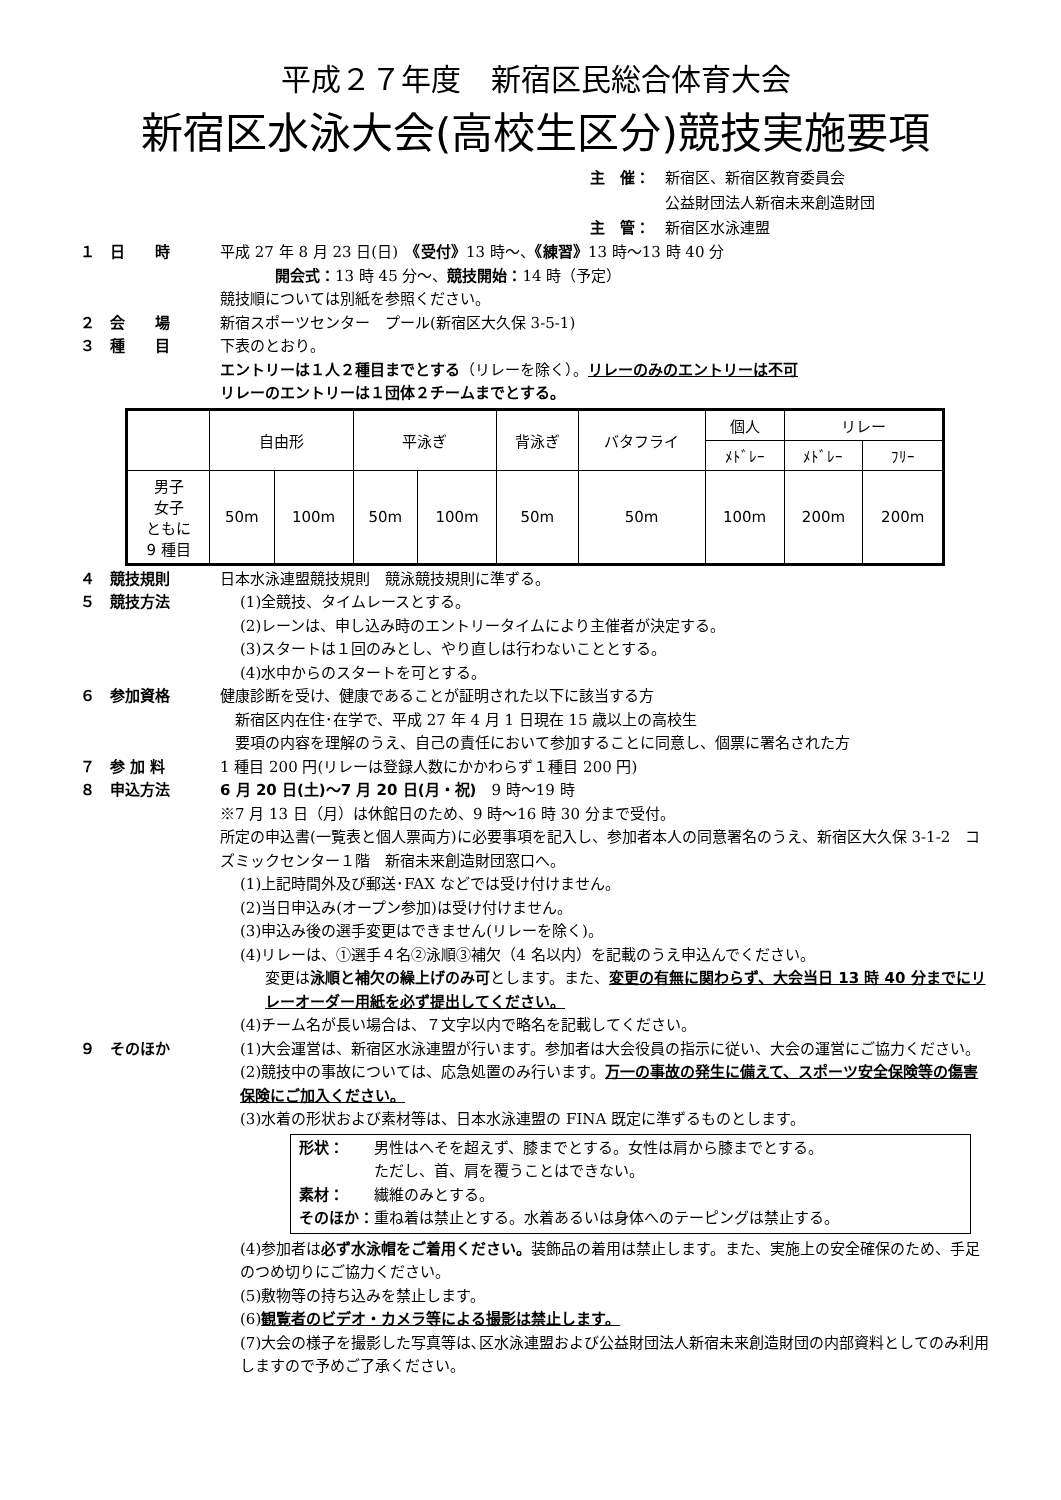平成２７年度　新宿区民総合体育大会
新宿区水泳大会(高校生区分)競技実施要項
主　催：　新宿区、新宿区教育委員会
　　　　　公益財団法人新宿未来創造財団
主　管：　新宿区水泳連盟
１　日　　時 平成 27 年 8 月 23 日(日)　《受付》13 時～、《練習》13 時～13 時 40 分
開会式：13 時 45 分～、競技開始：14 時（予定）
競技順については別紙を参照ください。
２　会　　場 新宿スポーツセンター　プール(新宿区大久保 3-5-1)
３　種　　目 下表のとおり。
エントリーは１人２種目までとする（リレーを除く）。リレーのみのエントリーは不可
リレーのエントリーは１団体２チームまでとする。
| | 自由形 | | 平泳ぎ | | 背泳ぎ | バタフライ | 個人 | リレー | |
| --- | --- | --- | --- | --- | --- | --- | --- | --- | --- |
| | | | | | | | ﾒﾄﾞﾚｰ | ﾒﾄﾞﾚｰ | ﾌﾘｰ |
| 男子 女子 ともに 9 種目 | 50m | 100m | 50m | 100m | 50m | 50m | 100m | 200m | 200m |
４　競技規則 日本水泳連盟競技規則　競泳競技規則に準ずる。
５　競技方法 (1)全競技、タイムレースとする。
(2)レーンは、申し込み時のエントリータイムにより主催者が決定する。
(3)スタートは１回のみとし、やり直しは行わないこととする。
(4)水中からのスタートを可とする。
６　参加資格 健康診断を受け、健康であることが証明された以下に該当する方
　新宿区内在住･在学で、平成 27 年 4 月 1 日現在 15 歳以上の高校生
　要項の内容を理解のうえ、自己の責任において参加することに同意し、個票に署名された方
７　参 加 料 1 種目 200 円(リレーは登録人数にかかわらず１種目 200 円)
８　申込方法 6 月 20 日(土)～7 月 20 日(月・祝)　9 時～19 時
※7 月 13 日（月）は休館日のため、9 時～16 時 30 分まで受付。
所定の申込書(一覧表と個人票両方)に必要事項を記入し、参加者本人の同意署名のうえ、新宿区大久保 3-1-2　コズミックセンター１階　新宿未来創造財団窓口へ。
(1)上記時間外及び郵送･FAX などでは受け付けません。
(2)当日申込み(オープン参加)は受け付けません。
(3)申込み後の選手変更はできません(リレーを除く)。
(4)リレーは、①選手４名②泳順③補欠（4 名以内）を記載のうえ申込んでください。
変更は泳順と補欠の繰上げのみ可とします。また、変更の有無に関わらず、大会当日 13 時 40 分までにリレーオーダー用紙を必ず提出してください。
(4)チーム名が長い場合は、７文字以内で略名を記載してください。
９　そのほか (1)大会運営は、新宿区水泳連盟が行います。参加者は大会役員の指示に従い、大会の運営にご協力ください。
(2)競技中の事故については、応急処置のみ行います。万一の事故の発生に備えて、スポーツ安全保険等の傷害保険にご加入ください。
(3)水着の形状および素材等は、日本水泳連盟の FINA 既定に準ずるものとします。
形状：　　男性はへそを超えず、膝までとする。女性は肩から膝までとする。
　　　　　ただし、首、肩を覆うことはできない。
素材：　　繊維のみとする。
そのほか：重ね着は禁止とする。水着あるいは身体へのテーピングは禁止する。
(4)参加者は必ず水泳帽をご着用ください。装飾品の着用は禁止します。また、実施上の安全確保のため、手足のつめ切りにご協力ください。
(5)敷物等の持ち込みを禁止します。
(6)観覧者のビデオ・カメラ等による撮影は禁止します。
(7)大会の様子を撮影した写真等は､区水泳連盟および公益財団法人新宿未来創造財団の内部資料としてのみ利用しますので予めご了承ください。